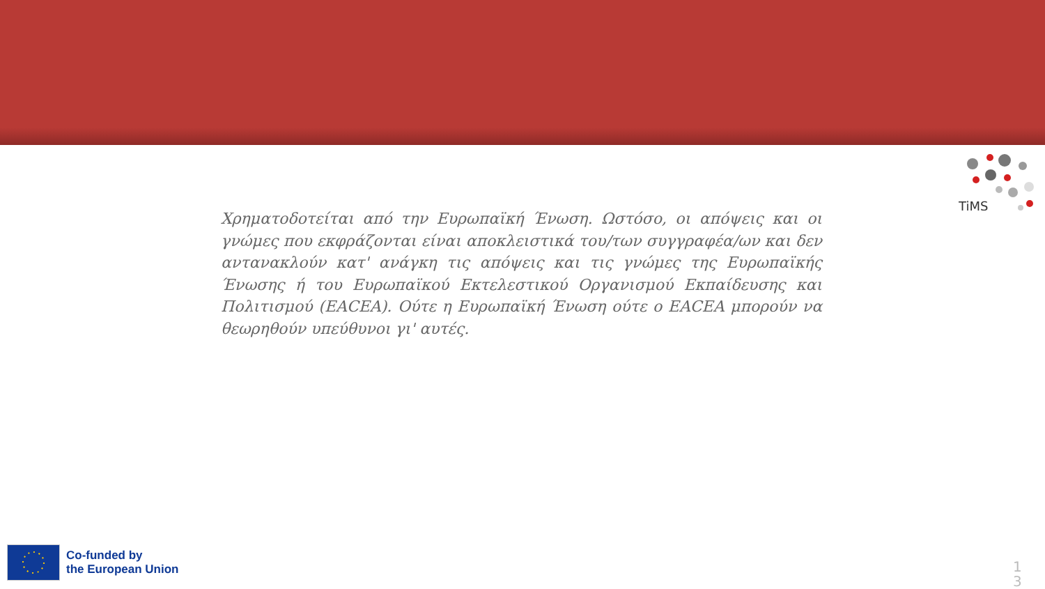TiMS
Χρηματοδοτείται από την Ευρωπαϊκή Ένωση. Ωστόσο, οι απόψεις και οι γνώμες που εκφράζονται είναι αποκλειστικά του/των συγγραφέα/ων και δεν αντανακλούν κατ' ανάγκη τις απόψεις και τις γνώμες της Ευρωπαϊκής Ένωσης ή του Ευρωπαϊκού Εκτελεστικού Οργανισμού Εκπαίδευσης και Πολιτισμού (EACEA). Ούτε η Ευρωπαϊκή Ένωση ούτε ο EACEA μπορούν να θεωρηθούν υπεύθυνοι γι' αυτές.
Co-funded by
the European Union
1 3